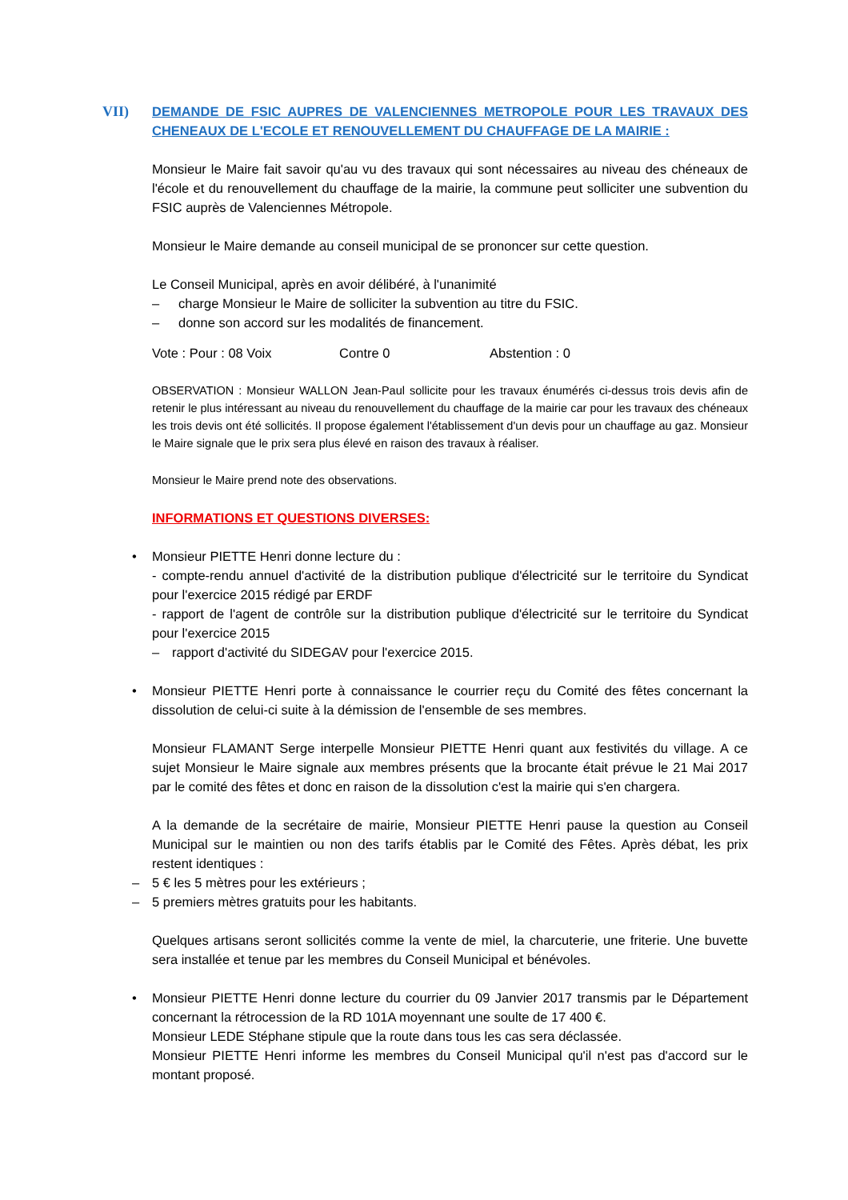VII) DEMANDE DE FSIC AUPRES DE VALENCIENNES METROPOLE POUR LES TRAVAUX DES CHENEAUX DE L'ECOLE ET RENOUVELLEMENT DU CHAUFFAGE DE LA MAIRIE :
Monsieur le Maire fait savoir qu'au vu des travaux qui sont nécessaires au niveau des chéneaux de l'école et du renouvellement du chauffage de la mairie, la commune peut solliciter une subvention du FSIC auprès de Valenciennes Métropole.
Monsieur le Maire demande au conseil municipal de se prononcer sur cette question.
Le Conseil Municipal, après en avoir délibéré, à l'unanimité
– charge Monsieur le Maire de solliciter la subvention au titre du FSIC.
– donne son accord sur les modalités de financement.
Vote : Pour : 08 Voix Contre 0 Abstention : 0
OBSERVATION : Monsieur WALLON Jean-Paul sollicite pour les travaux énumérés ci-dessus trois devis afin de retenir le plus intéressant au niveau du renouvellement du chauffage de la mairie car pour les travaux des chéneaux les trois devis ont été sollicités. Il propose également l'établissement d'un devis pour un chauffage au gaz. Monsieur le Maire signale que le prix sera plus élevé en raison des travaux à réaliser.
Monsieur le Maire prend note des observations.
INFORMATIONS ET QUESTIONS DIVERSES:
• Monsieur PIETTE Henri donne lecture du :
- compte-rendu annuel d'activité de la distribution publique d'électricité sur le territoire du Syndicat pour l'exercice 2015 rédigé par ERDF
- rapport de l'agent de contrôle sur la distribution publique d'électricité sur le territoire du Syndicat pour l'exercice 2015
– rapport d'activité du SIDEGAV pour l'exercice 2015.
• Monsieur PIETTE Henri porte à connaissance le courrier reçu du Comité des fêtes concernant la dissolution de celui-ci suite à la démission de l'ensemble de ses membres.
Monsieur FLAMANT Serge interpelle Monsieur PIETTE Henri quant aux festivités du village. A ce sujet Monsieur le Maire signale aux membres présents que la brocante était prévue le 21 Mai 2017 par le comité des fêtes et donc en raison de la dissolution c'est la mairie qui s'en chargera.
A la demande de la secrétaire de mairie, Monsieur PIETTE Henri pause la question au Conseil Municipal sur le maintien ou non des tarifs établis par le Comité des Fêtes. Après débat, les prix restent identiques :
– 5 € les 5 mètres pour les extérieurs ;
– 5 premiers mètres gratuits pour les habitants.
Quelques artisans seront sollicités comme la vente de miel, la charcuterie, une friterie. Une buvette sera installée et tenue par les membres du Conseil Municipal et bénévoles.
• Monsieur PIETTE Henri donne lecture du courrier du 09 Janvier 2017 transmis par le Département concernant la rétrocession de la RD 101A moyennant une soulte de 17 400 €.
Monsieur LEDE Stéphane stipule que la route dans tous les cas sera déclassée.
Monsieur PIETTE Henri informe les membres du Conseil Municipal qu'il n'est pas d'accord sur le montant proposé.